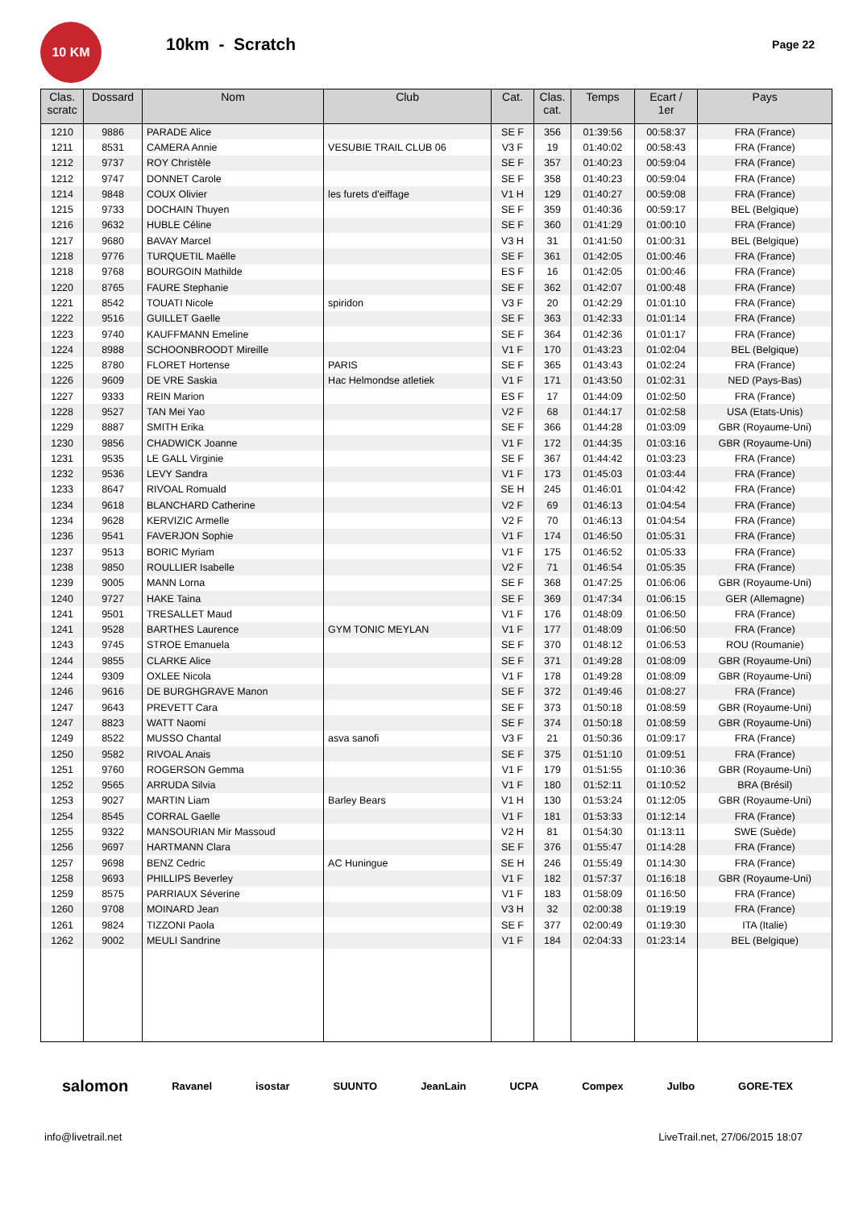10 KM
10km - Scratch
Page 22
| Clas. scratc | Dossard | Nom | Club | Cat. | Clas. cat. | Temps | Ecart / 1er | Pays |
| --- | --- | --- | --- | --- | --- | --- | --- | --- |
| 1210 | 9886 | PARADE Alice | | SE F | 356 | 01:39:56 | 00:58:37 | FRA (France) |
| 1211 | 8531 | CAMERA Annie | VESUBIE TRAIL CLUB 06 | V3 F | 19 | 01:40:02 | 00:58:43 | FRA (France) |
| 1212 | 9737 | ROY Christèle | | SE F | 357 | 01:40:23 | 00:59:04 | FRA (France) |
| 1212 | 9747 | DONNET Carole | | SE F | 358 | 01:40:23 | 00:59:04 | FRA (France) |
| 1214 | 9848 | COUX Olivier | les furets d'eiffage | V1 H | 129 | 01:40:27 | 00:59:08 | FRA (France) |
| 1215 | 9733 | DOCHAIN Thuyen | | SE F | 359 | 01:40:36 | 00:59:17 | BEL (Belgique) |
| 1216 | 9632 | HUBLE Céline | | SE F | 360 | 01:41:29 | 01:00:10 | FRA (France) |
| 1217 | 9680 | BAVAY Marcel | | V3 H | 31 | 01:41:50 | 01:00:31 | BEL (Belgique) |
| 1218 | 9776 | TURQUETIL Maëlle | | SE F | 361 | 01:42:05 | 01:00:46 | FRA (France) |
| 1218 | 9768 | BOURGOIN Mathilde | | ES F | 16 | 01:42:05 | 01:00:46 | FRA (France) |
| 1220 | 8765 | FAURE Stephanie | | SE F | 362 | 01:42:07 | 01:00:48 | FRA (France) |
| 1221 | 8542 | TOUATI Nicole | spiridon | V3 F | 20 | 01:42:29 | 01:01:10 | FRA (France) |
| 1222 | 9516 | GUILLET Gaelle | | SE F | 363 | 01:42:33 | 01:01:14 | FRA (France) |
| 1223 | 9740 | KAUFFMANN Emeline | | SE F | 364 | 01:42:36 | 01:01:17 | FRA (France) |
| 1224 | 8988 | SCHOONBROODT Mireille | | V1 F | 170 | 01:43:23 | 01:02:04 | BEL (Belgique) |
| 1225 | 8780 | FLORET Hortense | PARIS | SE F | 365 | 01:43:43 | 01:02:24 | FRA (France) |
| 1226 | 9609 | DE VRE Saskia | Hac Helmondse atletiek | V1 F | 171 | 01:43:50 | 01:02:31 | NED (Pays-Bas) |
| 1227 | 9333 | REIN Marion | | ES F | 17 | 01:44:09 | 01:02:50 | FRA (France) |
| 1228 | 9527 | TAN Mei Yao | | V2 F | 68 | 01:44:17 | 01:02:58 | USA (Etats-Unis) |
| 1229 | 8887 | SMITH Erika | | SE F | 366 | 01:44:28 | 01:03:09 | GBR (Royaume-Uni) |
| 1230 | 9856 | CHADWICK Joanne | | V1 F | 172 | 01:44:35 | 01:03:16 | GBR (Royaume-Uni) |
| 1231 | 9535 | LE GALL Virginie | | SE F | 367 | 01:44:42 | 01:03:23 | FRA (France) |
| 1232 | 9536 | LEVY Sandra | | V1 F | 173 | 01:45:03 | 01:03:44 | FRA (France) |
| 1233 | 8647 | RIVOAL Romuald | | SE H | 245 | 01:46:01 | 01:04:42 | FRA (France) |
| 1234 | 9618 | BLANCHARD Catherine | | V2 F | 69 | 01:46:13 | 01:04:54 | FRA (France) |
| 1234 | 9628 | KERVIZIC Armelle | | V2 F | 70 | 01:46:13 | 01:04:54 | FRA (France) |
| 1236 | 9541 | FAVERJON Sophie | | V1 F | 174 | 01:46:50 | 01:05:31 | FRA (France) |
| 1237 | 9513 | BORIC Myriam | | V1 F | 175 | 01:46:52 | 01:05:33 | FRA (France) |
| 1238 | 9850 | ROULLIER Isabelle | | V2 F | 71 | 01:46:54 | 01:05:35 | FRA (France) |
| 1239 | 9005 | MANN Lorna | | SE F | 368 | 01:47:25 | 01:06:06 | GBR (Royaume-Uni) |
| 1240 | 9727 | HAKE Taina | | SE F | 369 | 01:47:34 | 01:06:15 | GER (Allemagne) |
| 1241 | 9501 | TRESALLET Maud | | V1 F | 176 | 01:48:09 | 01:06:50 | FRA (France) |
| 1241 | 9528 | BARTHES Laurence | GYM TONIC MEYLAN | V1 F | 177 | 01:48:09 | 01:06:50 | FRA (France) |
| 1243 | 9745 | STROE Emanuela | | SE F | 370 | 01:48:12 | 01:06:53 | ROU (Roumanie) |
| 1244 | 9855 | CLARKE Alice | | SE F | 371 | 01:49:28 | 01:08:09 | GBR (Royaume-Uni) |
| 1244 | 9309 | OXLEE Nicola | | V1 F | 178 | 01:49:28 | 01:08:09 | GBR (Royaume-Uni) |
| 1246 | 9616 | DE BURGHGRAVE Manon | | SE F | 372 | 01:49:46 | 01:08:27 | FRA (France) |
| 1247 | 9643 | PREVETT Cara | | SE F | 373 | 01:50:18 | 01:08:59 | GBR (Royaume-Uni) |
| 1247 | 8823 | WATT Naomi | | SE F | 374 | 01:50:18 | 01:08:59 | GBR (Royaume-Uni) |
| 1249 | 8522 | MUSSO Chantal | asva sanofi | V3 F | 21 | 01:50:36 | 01:09:17 | FRA (France) |
| 1250 | 9582 | RIVOAL Anais | | SE F | 375 | 01:51:10 | 01:09:51 | FRA (France) |
| 1251 | 9760 | ROGERSON Gemma | | V1 F | 179 | 01:51:55 | 01:10:36 | GBR (Royaume-Uni) |
| 1252 | 9565 | ARRUDA Silvia | | V1 F | 180 | 01:52:11 | 01:10:52 | BRA (Brésil) |
| 1253 | 9027 | MARTIN Liam | Barley Bears | V1 H | 130 | 01:53:24 | 01:12:05 | GBR (Royaume-Uni) |
| 1254 | 8545 | CORRAL Gaelle | | V1 F | 181 | 01:53:33 | 01:12:14 | FRA (France) |
| 1255 | 9322 | MANSOURIAN Mir Massoud | | V2 H | 81 | 01:54:30 | 01:13:11 | SWE (Suède) |
| 1256 | 9697 | HARTMANN Clara | | SE F | 376 | 01:55:47 | 01:14:28 | FRA (France) |
| 1257 | 9698 | BENZ Cedric | AC Huningue | SE H | 246 | 01:55:49 | 01:14:30 | FRA (France) |
| 1258 | 9693 | PHILLIPS Beverley | | V1 F | 182 | 01:57:37 | 01:16:18 | GBR (Royaume-Uni) |
| 1259 | 8575 | PARRIAUX Séverine | | V1 F | 183 | 01:58:09 | 01:16:50 | FRA (France) |
| 1260 | 9708 | MOINARD Jean | | V3 H | 32 | 02:00:38 | 01:19:19 | FRA (France) |
| 1261 | 9824 | TIZZONI Paola | | SE F | 377 | 02:00:49 | 01:19:30 | ITA (Italie) |
| 1262 | 9002 | MEULI Sandrine | | V1 F | 184 | 02:04:33 | 01:23:14 | BEL (Belgique) |
salomon Ravanel isostar SUUNTO JeanLain UCPA Compex Julbo GORE-TEX
info@livetrail.net LiveTrail.net, 27/06/2015 18:07